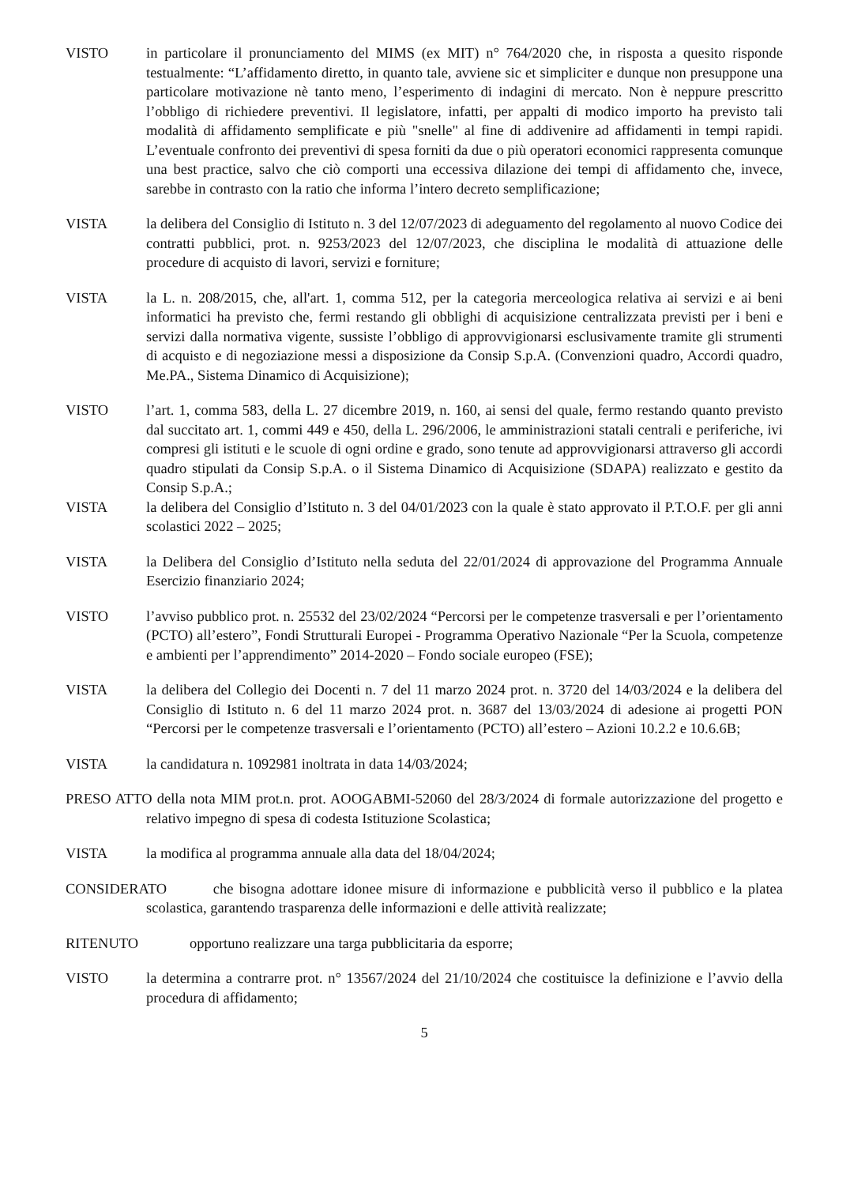VISTO in particolare il pronunciamento del MIMS (ex MIT) n° 764/2020 che, in risposta a quesito risponde testualmente: “L’affidamento diretto, in quanto tale, avviene sic et simpliciter e dunque non presuppone una particolare motivazione nè tanto meno, l’esperimento di indagini di mercato. Non è neppure prescritto l’obbligo di richiedere preventivi. Il legislatore, infatti, per appalti di modico importo ha previsto tali modalità di affidamento semplificate e più "snelle" al fine di addivenire ad affidamenti in tempi rapidi. L’eventuale confronto dei preventivi di spesa forniti da due o più operatori economici rappresenta comunque una best practice, salvo che ciò comporti una eccessiva dilazione dei tempi di affidamento che, invece, sarebbe in contrasto con la ratio che informa l’intero decreto semplificazione;
VISTA la delibera del Consiglio di Istituto n. 3 del 12/07/2023 di adeguamento del regolamento al nuovo Codice dei contratti pubblici, prot. n. 9253/2023 del 12/07/2023, che disciplina le modalità di attuazione delle procedure di acquisto di lavori, servizi e forniture;
VISTA la L. n. 208/2015, che, all'art. 1, comma 512, per la categoria merceologica relativa ai servizi e ai beni informatici ha previsto che, fermi restando gli obblighi di acquisizione centralizzata previsti per i beni e servizi dalla normativa vigente, sussiste l’obbligo di approvvigionarsi esclusivamente tramite gli strumenti di acquisto e di negoziazione messi a disposizione da Consip S.p.A. (Convenzioni quadro, Accordi quadro, Me.PA., Sistema Dinamico di Acquisizione);
VISTO l’art. 1, comma 583, della L. 27 dicembre 2019, n. 160, ai sensi del quale, fermo restando quanto previsto dal succitato art. 1, commi 449 e 450, della L. 296/2006, le amministrazioni statali centrali e periferiche, ivi compresi gli istituti e le scuole di ogni ordine e grado, sono tenute ad approvvigionarsi attraverso gli accordi quadro stipulati da Consip S.p.A. o il Sistema Dinamico di Acquisizione (SDAPA) realizzato e gestito da Consip S.p.A.;
VISTA la delibera del Consiglio d’Istituto n. 3 del 04/01/2023 con la quale è stato approvato il P.T.O.F. per gli anni scolastici 2022 – 2025;
VISTA la Delibera del Consiglio d’Istituto nella seduta del 22/01/2024 di approvazione del Programma Annuale Esercizio finanziario 2024;
VISTO l’avviso pubblico prot. n. 25532 del 23/02/2024 “Percorsi per le competenze trasversali e per l’orientamento (PCTO) all’estero”, Fondi Strutturali Europei - Programma Operativo Nazionale “Per la Scuola, competenze e ambienti per l’apprendimento” 2014-2020 – Fondo sociale europeo (FSE);
VISTA la delibera del Collegio dei Docenti n. 7 del 11 marzo 2024 prot. n. 3720 del 14/03/2024 e la delibera del Consiglio di Istituto n. 6 del 11 marzo 2024 prot. n. 3687 del 13/03/2024 di adesione ai progetti PON “Percorsi per le competenze trasversali e l’orientamento (PCTO) all’estero – Azioni 10.2.2 e 10.6.6B;
VISTA la candidatura n. 1092981 inoltrata in data 14/03/2024;
PRESO ATTO della nota MIM prot.n. prot. AOOGABMI-52060 del 28/3/2024 di formale autorizzazione del progetto e relativo impegno di spesa di codesta Istituzione Scolastica;
VISTA la modifica al programma annuale alla data del 18/04/2024;
CONSIDERATO che bisogna adottare idonee misure di informazione e pubblicità verso il pubblico e la platea scolastica, garantendo trasparenza delle informazioni e delle attività realizzate;
RITENUTO opportuno realizzare una targa pubblicitaria da esporre;
VISTO la determina a contrarre prot. n° 13567/2024 del 21/10/2024 che costituisce la definizione e l’avvio della procedura di affidamento;
5